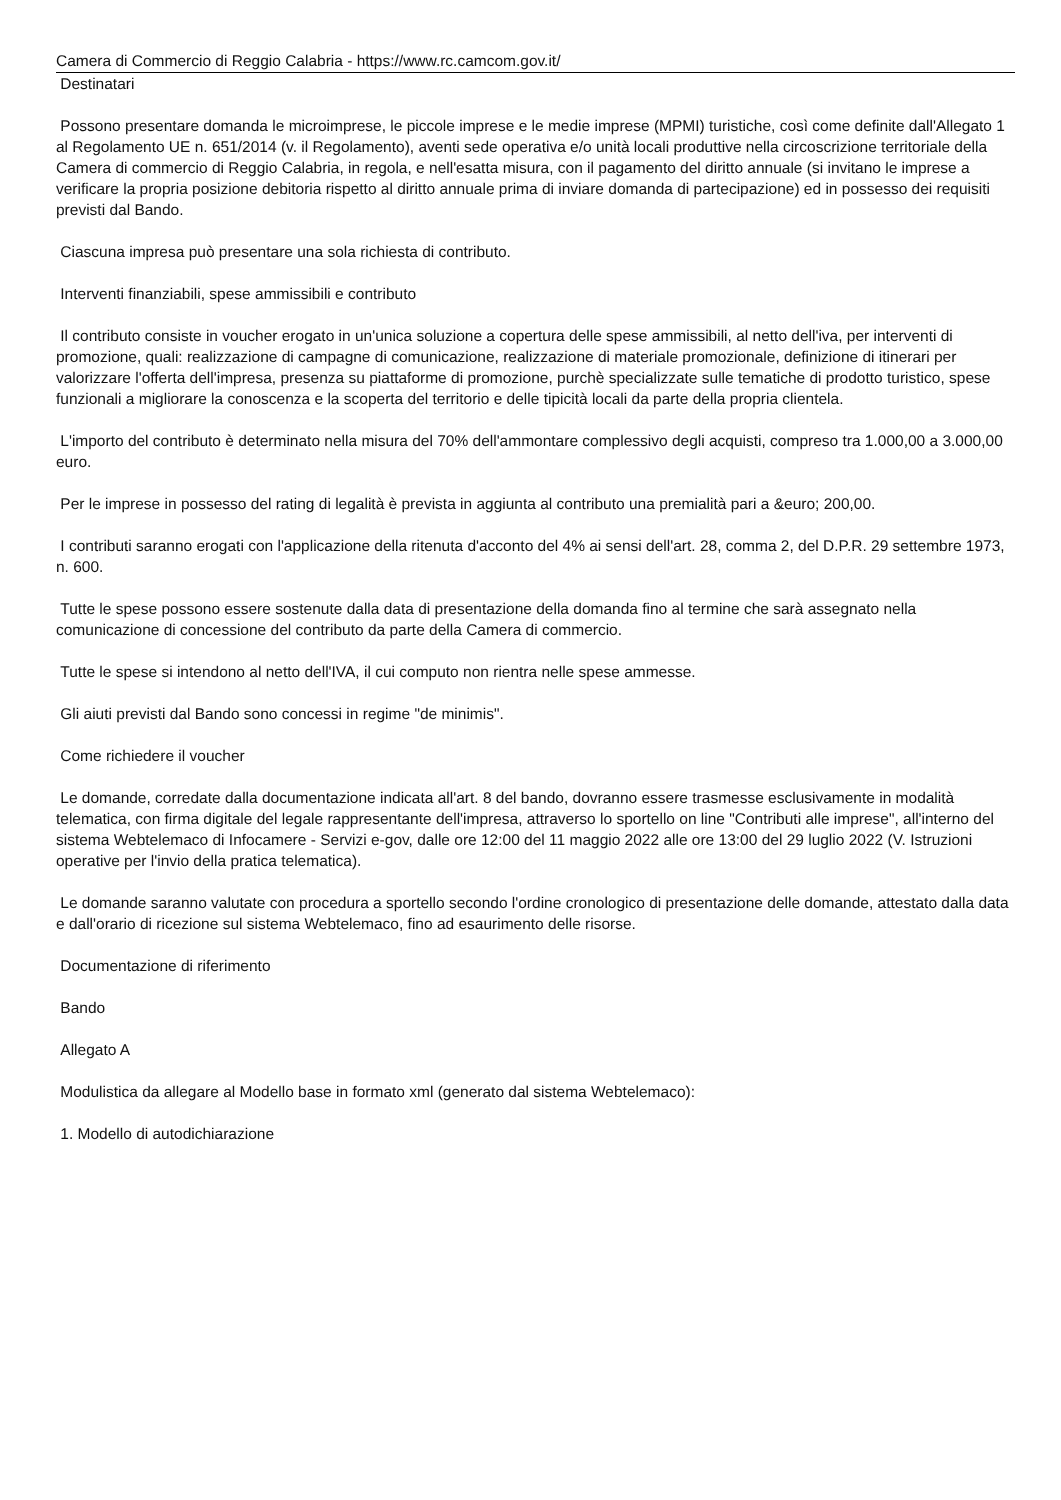Camera di Commercio di Reggio Calabria - https://www.rc.camcom.gov.it/
Destinatari
Possono presentare domanda le microimprese, le piccole imprese e le medie imprese (MPMI) turistiche, così come definite dall'Allegato 1 al Regolamento UE n. 651/2014 (v. il Regolamento), aventi sede operativa e/o unità locali produttive nella circoscrizione territoriale della Camera di commercio di Reggio Calabria, in regola, e nell'esatta misura, con il pagamento del diritto annuale (si invitano le imprese a verificare la propria posizione debitoria rispetto al diritto annuale prima di inviare domanda di partecipazione) ed in possesso dei requisiti previsti dal Bando.
Ciascuna impresa può presentare una sola richiesta di contributo.
Interventi finanziabili, spese ammissibili e contributo
Il contributo consiste in voucher erogato in un'unica soluzione a copertura delle spese ammissibili, al netto dell'iva, per interventi di promozione, quali: realizzazione di campagne di comunicazione, realizzazione di materiale promozionale, definizione di itinerari per valorizzare l'offerta dell'impresa, presenza su piattaforme di promozione, purchè specializzate sulle tematiche di prodotto turistico, spese funzionali a migliorare la conoscenza e la scoperta del territorio e delle tipicità locali da parte della propria clientela.
L'importo del contributo è determinato nella misura del 70% dell'ammontare complessivo degli acquisti, compreso tra 1.000,00 a 3.000,00 euro.
Per le imprese in possesso del rating di legalità è prevista in aggiunta al contributo una premialità pari a &euro; 200,00.
I contributi saranno erogati con l'applicazione della ritenuta d'acconto del 4% ai sensi dell'art. 28, comma 2, del D.P.R. 29 settembre 1973, n. 600.
Tutte le spese possono essere sostenute dalla data di presentazione della domanda fino al termine che sarà assegnato nella comunicazione di concessione del contributo da parte della Camera di commercio.
Tutte le spese si intendono al netto dell'IVA, il cui computo non rientra nelle spese ammesse.
Gli aiuti previsti dal Bando sono concessi in regime "de minimis".
Come richiedere il voucher
Le domande, corredate dalla documentazione indicata all'art. 8 del bando, dovranno essere trasmesse esclusivamente in modalità telematica, con firma digitale del legale rappresentante dell'impresa, attraverso lo sportello on line "Contributi alle imprese", all'interno del sistema Webtelemaco di Infocamere - Servizi e-gov, dalle ore 12:00 del 11 maggio 2022 alle ore 13:00 del 29 luglio 2022 (V. Istruzioni operative per l'invio della pratica telematica).
Le domande saranno valutate con procedura a sportello secondo l'ordine cronologico di presentazione delle domande, attestato dalla data e dall'orario di ricezione sul sistema Webtelemaco, fino ad esaurimento delle risorse.
Documentazione di riferimento
Bando
Allegato A
Modulistica da allegare al Modello base in formato xml (generato dal sistema Webtelemaco):
1. Modello di autodichiarazione